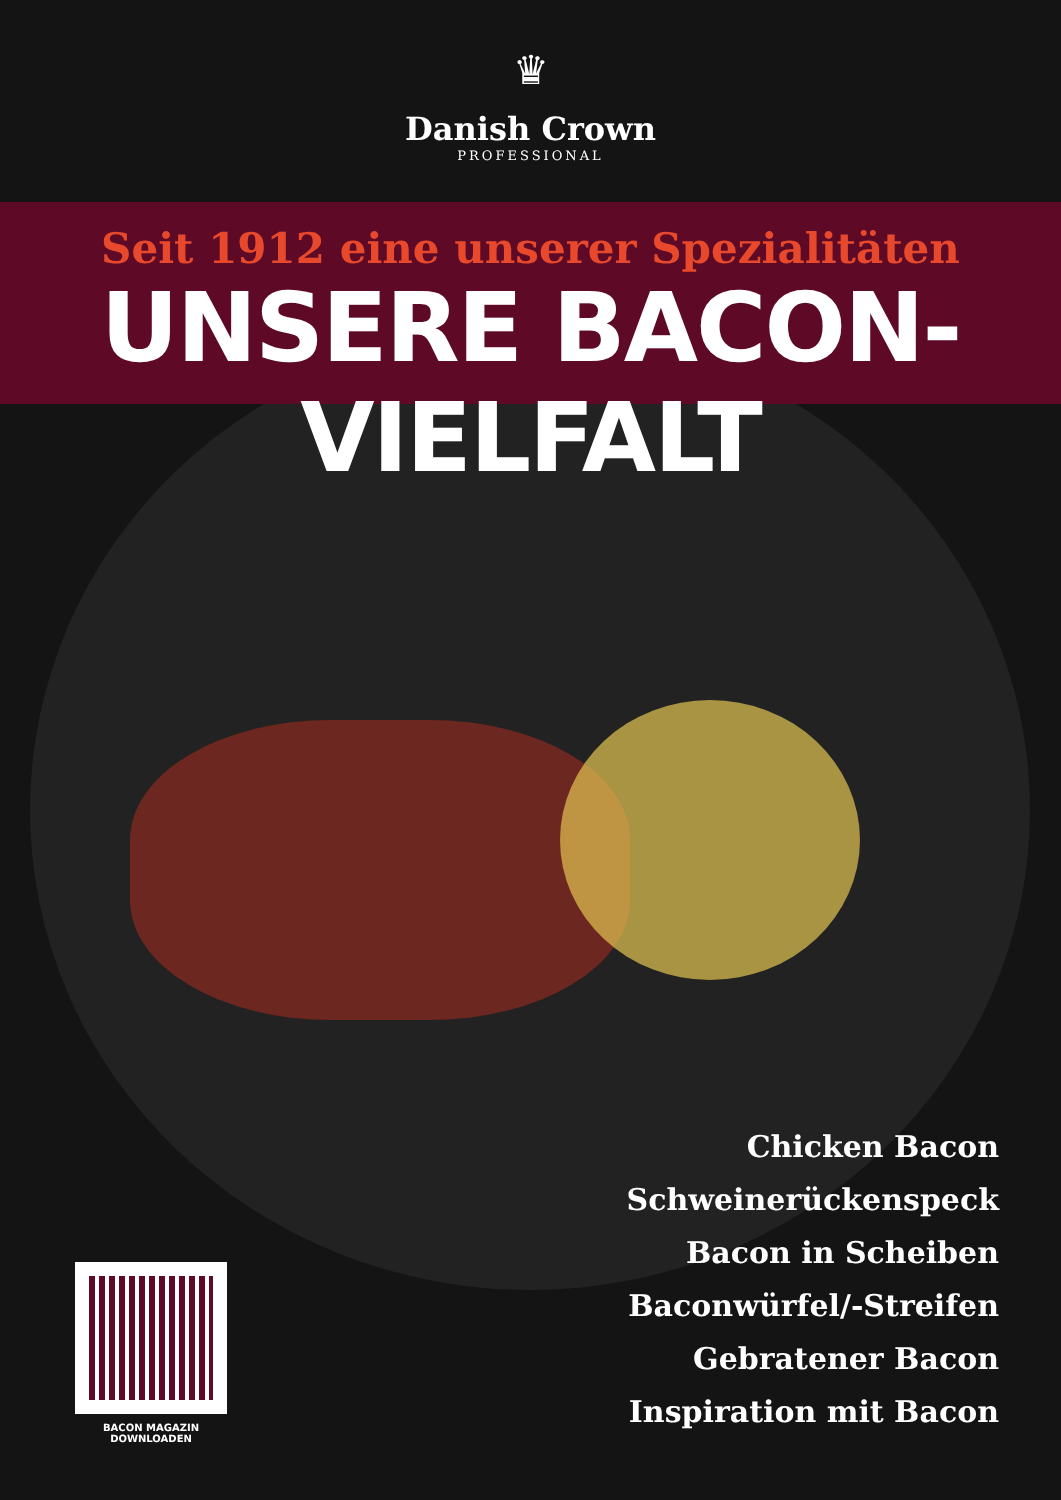♛
Danish Crown
PROFESSIONAL
Seit 1912 eine unserer Spezialitäten
UNSERE BACON-VIELFALT
Chicken Bacon
Schweinerückenspeck
Bacon in Scheiben
Baconwürfel/-Streifen
Gebratener Bacon
Inspiration mit Bacon
BACON MAGAZIN DOWNLOADEN